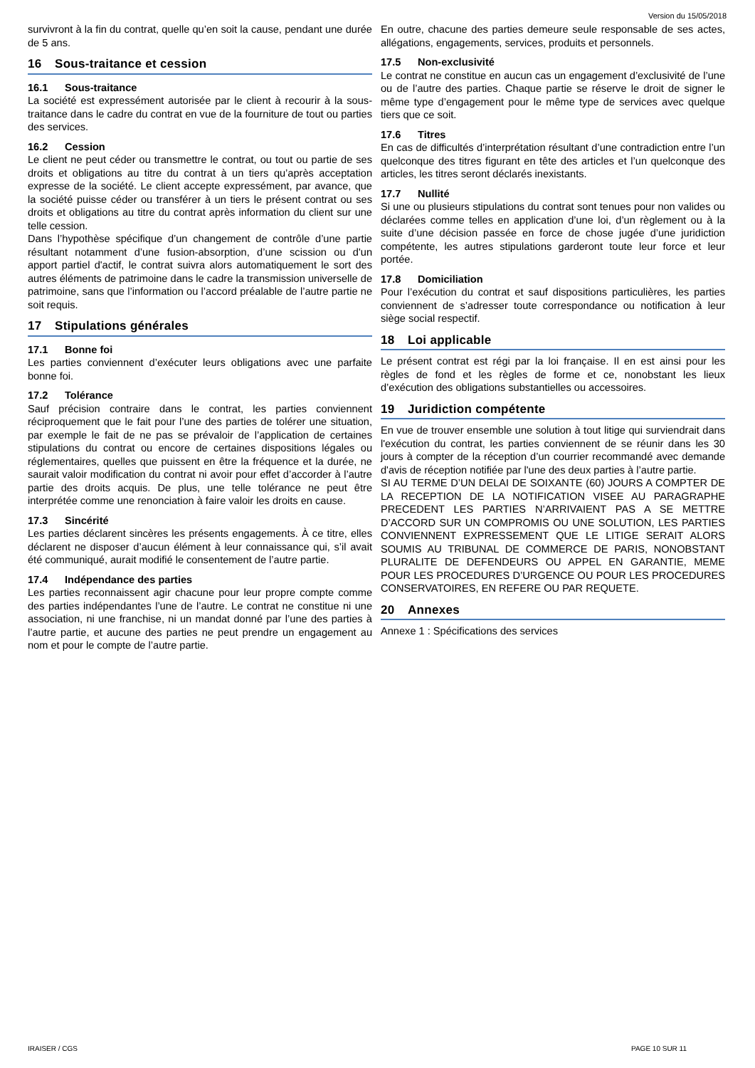Version du 15/05/2018
survivront à la fin du contrat, quelle qu’en soit la cause, pendant une durée de 5 ans.
16 Sous-traitance et cession
16.1 Sous-traitance
La société est expressément autorisée par le client à recourir à la sous-traitance dans le cadre du contrat en vue de la fourniture de tout ou parties des services.
16.2 Cession
Le client ne peut céder ou transmettre le contrat, ou tout ou partie de ses droits et obligations au titre du contrat à un tiers qu’après acceptation expresse de la société. Le client accepte expressément, par avance, que la société puisse céder ou transférer à un tiers le présent contrat ou ses droits et obligations au titre du contrat après information du client sur une telle cession.
Dans l’hypothèse spécifique d’un changement de contrôle d’une partie résultant notamment d’une fusion-absorption, d’une scission ou d'un apport partiel d'actif, le contrat suivra alors automatiquement le sort des autres éléments de patrimoine dans le cadre la transmission universelle de patrimoine, sans que l’information ou l’accord préalable de l’autre partie ne soit requis.
17 Stipulations générales
17.1 Bonne foi
Les parties conviennent d’exécuter leurs obligations avec une parfaite bonne foi.
17.2 Tolérance
Sauf précision contraire dans le contrat, les parties conviennent réciproquement que le fait pour l’une des parties de tolérer une situation, par exemple le fait de ne pas se prévaloir de l’application de certaines stipulations du contrat ou encore de certaines dispositions légales ou réglementaires, quelles que puissent en être la fréquence et la durée, ne saurait valoir modification du contrat ni avoir pour effet d’accorder à l’autre partie des droits acquis. De plus, une telle tolérance ne peut être interprétée comme une renonciation à faire valoir les droits en cause.
17.3 Sincérité
Les parties déclarent sincères les présents engagements. À ce titre, elles déclarent ne disposer d’aucun élément à leur connaissance qui, s’il avait été communiqué, aurait modifié le consentement de l’autre partie.
17.4 Indépendance des parties
Les parties reconnaissent agir chacune pour leur propre compte comme des parties indépendantes l’une de l’autre. Le contrat ne constitue ni une association, ni une franchise, ni un mandat donné par l’une des parties à l’autre partie, et aucune des parties ne peut prendre un engagement au nom et pour le compte de l’autre partie.
En outre, chacune des parties demeure seule responsable de ses actes, allégations, engagements, services, produits et personnels.
17.5 Non-exclusivité
Le contrat ne constitue en aucun cas un engagement d’exclusivité de l’une ou de l’autre des parties. Chaque partie se réserve le droit de signer le même type d’engagement pour le même type de services avec quelque tiers que ce soit.
17.6 Titres
En cas de difficultés d’interprétation résultant d’une contradiction entre l’un quelconque des titres figurant en tête des articles et l’un quelconque des articles, les titres seront déclarés inexistants.
17.7 Nullité
Si une ou plusieurs stipulations du contrat sont tenues pour non valides ou déclarées comme telles en application d’une loi, d’un règlement ou à la suite d’une décision passée en force de chose jugée d’une juridiction compétente, les autres stipulations garderont toute leur force et leur portée.
17.8 Domiciliation
Pour l’exécution du contrat et sauf dispositions particulières, les parties conviennent de s’adresser toute correspondance ou notification à leur siège social respectif.
18 Loi applicable
Le présent contrat est régi par la loi française. Il en est ainsi pour les règles de fond et les règles de forme et ce, nonobstant les lieux d’exécution des obligations substantielles ou accessoires.
19 Juridiction compétente
En vue de trouver ensemble une solution à tout litige qui surviendrait dans l'exécution du contrat, les parties conviennent de se réunir dans les 30 jours à compter de la réception d’un courrier recommandé avec demande d'avis de réception notifiée par l'une des deux parties à l’autre partie.
SI AU TERME D’UN DELAI DE SOIXANTE (60) JOURS A COMPTER DE LA RECEPTION DE LA NOTIFICATION VISEE AU PARAGRAPHE PRECEDENT LES PARTIES N’ARRIVAIENT PAS A SE METTRE D’ACCORD SUR UN COMPROMIS OU UNE SOLUTION, LES PARTIES CONVIENNENT EXPRESSEMENT QUE LE LITIGE SERAIT ALORS SOUMIS AU TRIBUNAL DE COMMERCE DE PARIS, NONOBSTANT PLURALITE DE DEFENDEURS OU APPEL EN GARANTIE, MEME POUR LES PROCEDURES D’URGENCE OU POUR LES PROCEDURES CONSERVATOIRES, EN REFERE OU PAR REQUETE.
20 Annexes
Annexe 1 : Spécifications des services
IRAISER / CGS PAGE 10 SUR 11